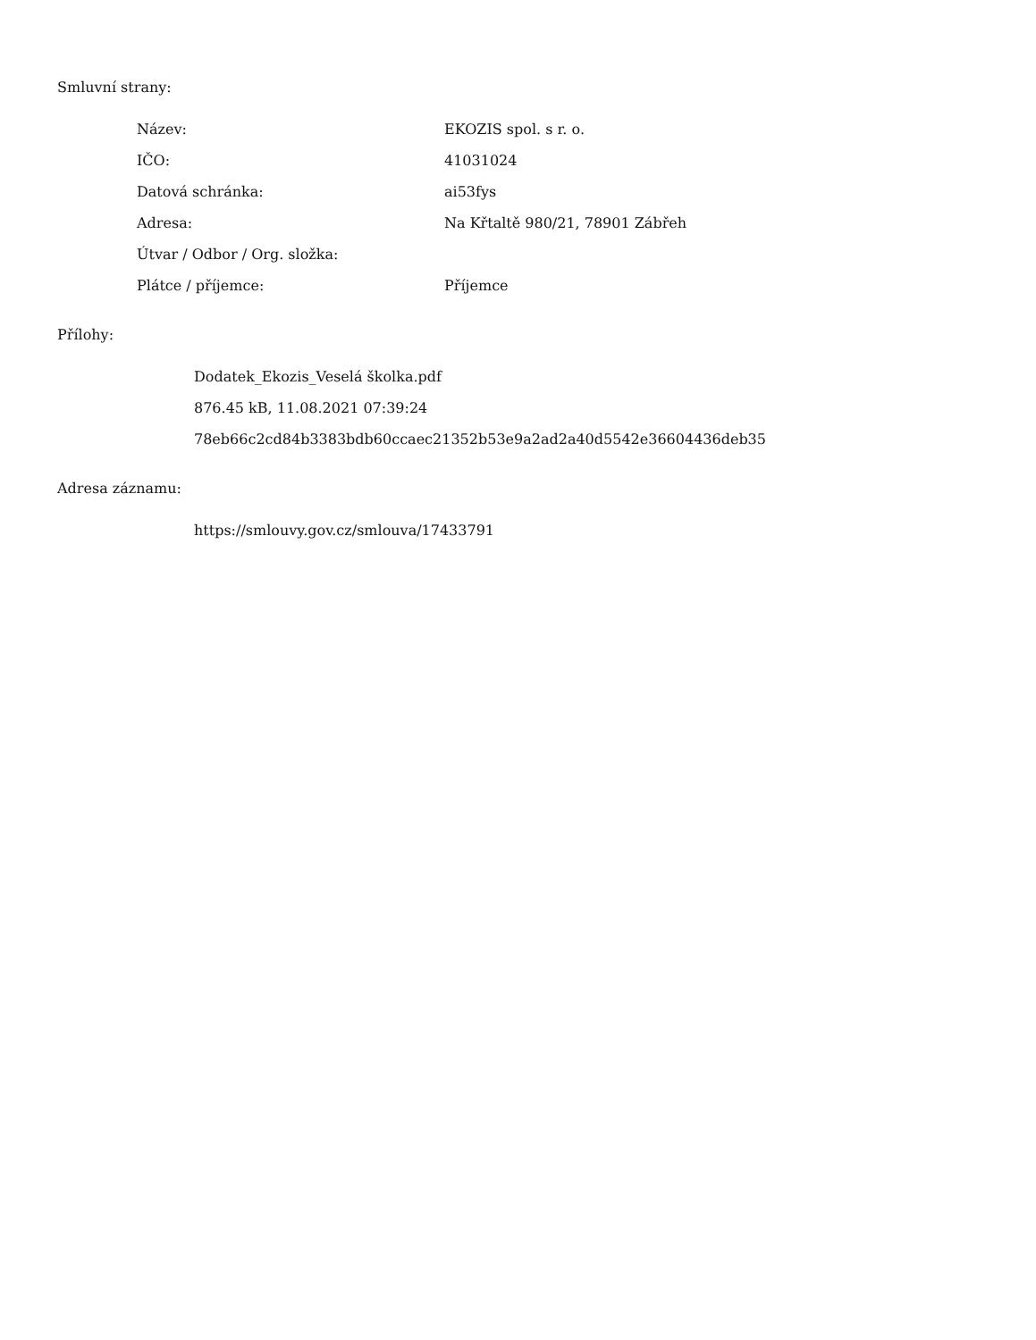Smluvní strany:
| Název: | EKOZIS spol. s r. o. |
| IČO: | 41031024 |
| Datová schránka: | ai53fys |
| Adresa: | Na Křtaltě 980/21, 78901 Zábřeh |
| Útvar / Odbor / Org. složka: | |
| Plátce / příjemce: | Příjemce |
Přílohy:
Dodatek_Ekozis_Veselá školka.pdf
876.45 kB, 11.08.2021 07:39:24
78eb66c2cd84b3383bdb60ccaec21352b53e9a2ad2a40d5542e36604436deb35
Adresa záznamu:
https://smlouvy.gov.cz/smlouva/17433791